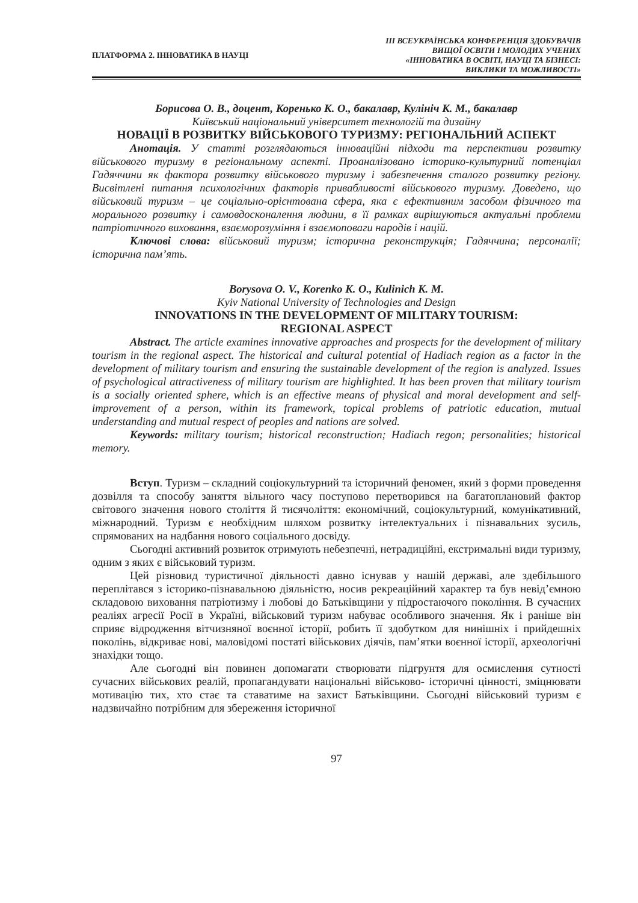ПЛАТФОРМА 2. ІННОВАТИКА В НАУЦІ
ІІІ ВСЕУКРАЇНСЬКА КОНФЕРЕНЦІЯ ЗДОБУВАЧІВ
ВИЩОЇ ОСВІТИ І МОЛОДИХ УЧЕНИХ
«ІННОВАТИКА В ОСВІТІ, НАУЦІ ТА БІЗНЕСІ:
ВИКЛИКИ ТА МОЖЛИВОСТІ»
Борисова О. В., доцент, Коренько К. О., бакалавр, Кулініч К. М., бакалавр
Київський національний університет технологій та дизайну
НОВАЦІЇ В РОЗВИТКУ ВІЙСЬКОВОГО ТУРИЗМУ: РЕГІОНАЛЬНИЙ АСПЕКТ
Анотація. У статті розглядаються інноваційні підходи та перспективи розвитку військового туризму в регіональному аспекті. Проаналізовано історико-культурний потенціал Гадяччини як фактора розвитку військового туризму і забезпечення сталого розвитку регіону. Висвітлені питання психологічних факторів привабливості військового туризму. Доведено, що військовий туризм – це соціально-орієнтована сфера, яка є ефективним засобом фізичного та морального розвитку і самовдосконалення людини, в її рамках вирішуються актуальні проблеми патріотичного виховання, взаєморозуміння і взаємоповаги народів і націй.
Ключові слова: військовий туризм; історична реконструкція; Гадяччина; персоналії; історична пам’ять.
Borysova O. V., Korenko K. O., Kulinich K. M.
Kyiv National University of Technologies and Design
INNOVATIONS IN THE DEVELOPMENT OF MILITARY TOURISM:
REGIONAL ASPECT
Abstract. The article examines innovative approaches and prospects for the development of military tourism in the regional aspect. The historical and cultural potential of Hadiach region as a factor in the development of military tourism and ensuring the sustainable development of the region is analyzed. Issues of psychological attractiveness of military tourism are highlighted. It has been proven that military tourism is a socially oriented sphere, which is an effective means of physical and moral development and self-improvement of a person, within its framework, topical problems of patriotic education, mutual understanding and mutual respect of peoples and nations are solved.
Keywords: military tourism; historical reconstruction; Hadiach regon; personalities; historical memory.
Вступ. Туризм – складний соціокультурний та історичний феномен, який з форми проведення дозвілля та способу заняття вільного часу поступово перетворився на багатоплановий фактор світового значення нового століття й тисячоліття: економічний, соціокультурний, комунікативний, міжнародний. Туризм є необхідним шляхом розвитку інтелектуальних і пізнавальних зусиль, спрямованих на надбання нового соціального досвіду.
Сьогодні активний розвиток отримують небезпечні, нетрадиційні, екстримальні види туризму, одним з яких є військовий туризм.
Цей різновид туристичної діяльності давно існував у нашій державі, але здебільшого переплітався з історико-пізнавальною діяльністю, носив рекреаційний характер та був невід’ємною складовою виховання патріотизму і любові до Батьківщини у підростаючого покоління. В сучасних реаліях агресії Росії в Україні, військовий туризм набуває особливого значення. Як і раніше він сприяє відродження вітчизняної воєнної історії, робить її здобутком для нинішніх і прийдешніх поколінь, відкриває нові, маловідомі постаті військових діячів, пам’ятки воєнної історії, археологічні знахідки тощо.
Але сьогодні він повинен допомагати створювати підгрунтя для осмислення сутності сучасних військових реалій, пропагандувати національні військово- історичні цінності, зміцнювати мотивацію тих, хто стає та ставатиме на захист Батьківщини. Сьогодні військовий туризм є надзвичайно потрібним для збереження історичної
97